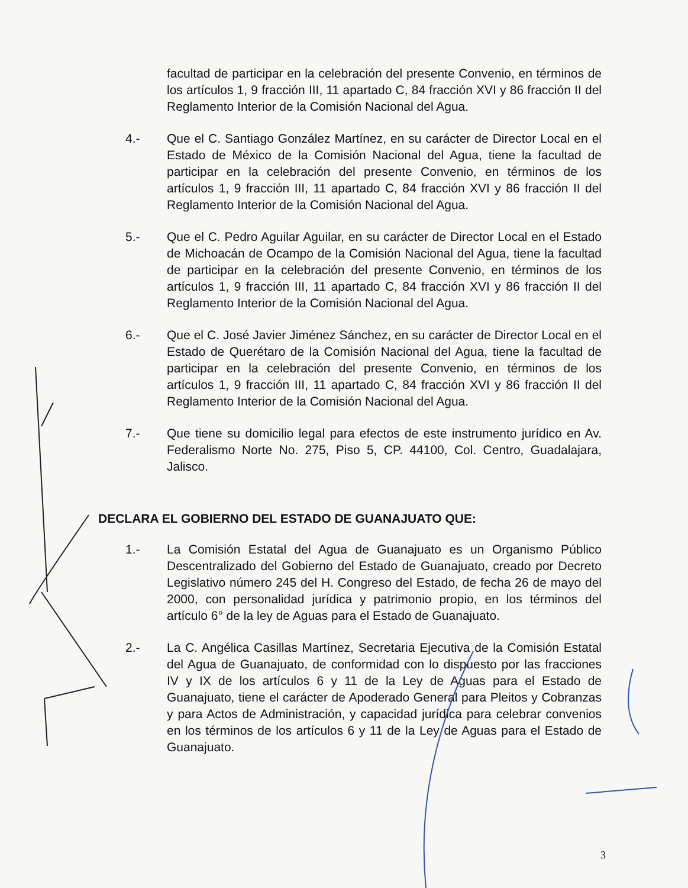facultad de participar en la celebración del presente Convenio, en términos de los artículos 1, 9 fracción III, 11 apartado C, 84 fracción XVI y 86 fracción II del Reglamento Interior de la Comisión Nacional del Agua.
4.- Que el C. Santiago González Martínez, en su carácter de Director Local en el Estado de México de la Comisión Nacional del Agua, tiene la facultad de participar en la celebración del presente Convenio, en términos de los artículos 1, 9 fracción III, 11 apartado C, 84 fracción XVI y 86 fracción II del Reglamento Interior de la Comisión Nacional del Agua.
5.- Que el C. Pedro Aguilar Aguilar, en su carácter de Director Local en el Estado de Michoacán de Ocampo de la Comisión Nacional del Agua, tiene la facultad de participar en la celebración del presente Convenio, en términos de los artículos 1, 9 fracción III, 11 apartado C, 84 fracción XVI y 86 fracción II del Reglamento Interior de la Comisión Nacional del Agua.
6.- Que el C. José Javier Jiménez Sánchez, en su carácter de Director Local en el Estado de Querétaro de la Comisión Nacional del Agua, tiene la facultad de participar en la celebración del presente Convenio, en términos de los artículos 1, 9 fracción III, 11 apartado C, 84 fracción XVI y 86 fracción II del Reglamento Interior de la Comisión Nacional del Agua.
7.- Que tiene su domicilio legal para efectos de este instrumento jurídico en Av. Federalismo Norte No. 275, Piso 5, CP. 44100, Col. Centro, Guadalajara, Jalisco.
DECLARA EL GOBIERNO DEL ESTADO DE GUANAJUATO QUE:
1.- La Comisión Estatal del Agua de Guanajuato es un Organismo Público Descentralizado del Gobierno del Estado de Guanajuato, creado por Decreto Legislativo número 245 del H. Congreso del Estado, de fecha 26 de mayo del 2000, con personalidad jurídica y patrimonio propio, en los términos del artículo 6° de la ley de Aguas para el Estado de Guanajuato.
2.- La C. Angélica Casillas Martínez, Secretaria Ejecutiva de la Comisión Estatal del Agua de Guanajuato, de conformidad con lo dispuesto por las fracciones IV y IX de los artículos 6 y 11 de la Ley de Aguas para el Estado de Guanajuato, tiene el carácter de Apoderado General para Pleitos y Cobranzas y para Actos de Administración, y capacidad jurídica para celebrar convenios en los términos de los artículos 6 y 11 de la Ley de Aguas para el Estado de Guanajuato.
3